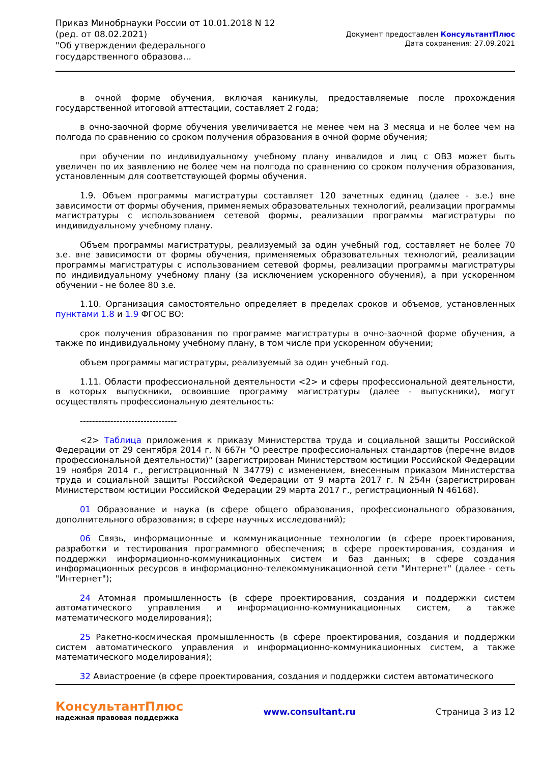Приказ Минобрнауки России от 10.01.2018 N 12 (ред. от 08.02.2021)
"Об утверждении федерального государственного образова...
Документ предоставлен КонсультантПлюс
Дата сохранения: 27.09.2021
в очной форме обучения, включая каникулы, предоставляемые после прохождения государственной итоговой аттестации, составляет 2 года;
в очно-заочной форме обучения увеличивается не менее чем на 3 месяца и не более чем на полгода по сравнению со сроком получения образования в очной форме обучения;
при обучении по индивидуальному учебному плану инвалидов и лиц с ОВЗ может быть увеличен по их заявлению не более чем на полгода по сравнению со сроком получения образования, установленным для соответствующей формы обучения.
1.9. Объем программы магистратуры составляет 120 зачетных единиц (далее - з.е.) вне зависимости от формы обучения, применяемых образовательных технологий, реализации программы магистратуры с использованием сетевой формы, реализации программы магистратуры по индивидуальному учебному плану.
Объем программы магистратуры, реализуемый за один учебный год, составляет не более 70 з.е. вне зависимости от формы обучения, применяемых образовательных технологий, реализации программы магистратуры с использованием сетевой формы, реализации программы магистратуры по индивидуальному учебному плану (за исключением ускоренного обучения), а при ускоренном обучении - не более 80 з.е.
1.10. Организация самостоятельно определяет в пределах сроков и объемов, установленных пунктами 1.8 и 1.9 ФГОС ВО:
срок получения образования по программе магистратуры в очно-заочной форме обучения, а также по индивидуальному учебному плану, в том числе при ускоренном обучении;
объем программы магистратуры, реализуемый за один учебный год.
1.11. Области профессиональной деятельности <2> и сферы профессиональной деятельности, в которых выпускники, освоившие программу магистратуры (далее - выпускники), могут осуществлять профессиональную деятельность:
--------------------------------
<2> Таблица приложения к приказу Министерства труда и социальной защиты Российской Федерации от 29 сентября 2014 г. N 667н "О реестре профессиональных стандартов (перечне видов профессиональной деятельности)" (зарегистрирован Министерством юстиции Российской Федерации 19 ноября 2014 г., регистрационный N 34779) с изменением, внесенным приказом Министерства труда и социальной защиты Российской Федерации от 9 марта 2017 г. N 254н (зарегистрирован Министерством юстиции Российской Федерации 29 марта 2017 г., регистрационный N 46168).
01 Образование и наука (в сфере общего образования, профессионального образования, дополнительного образования; в сфере научных исследований);
06 Связь, информационные и коммуникационные технологии (в сфере проектирования, разработки и тестирования программного обеспечения; в сфере проектирования, создания и поддержки информационно-коммуникационных систем и баз данных; в сфере создания информационных ресурсов в информационно-телекоммуникационной сети "Интернет" (далее - сеть "Интернет");
24 Атомная промышленность (в сфере проектирования, создания и поддержки систем автоматического управления и информационно-коммуникационных систем, а также математического моделирования);
25 Ракетно-космическая промышленность (в сфере проектирования, создания и поддержки систем автоматического управления и информационно-коммуникационных систем, а также математического моделирования);
32 Авиастроение (в сфере проектирования, создания и поддержки систем автоматического
КонсультантПлюс
надежная правовая поддержка
www.consultant.ru Страница 3 из 12